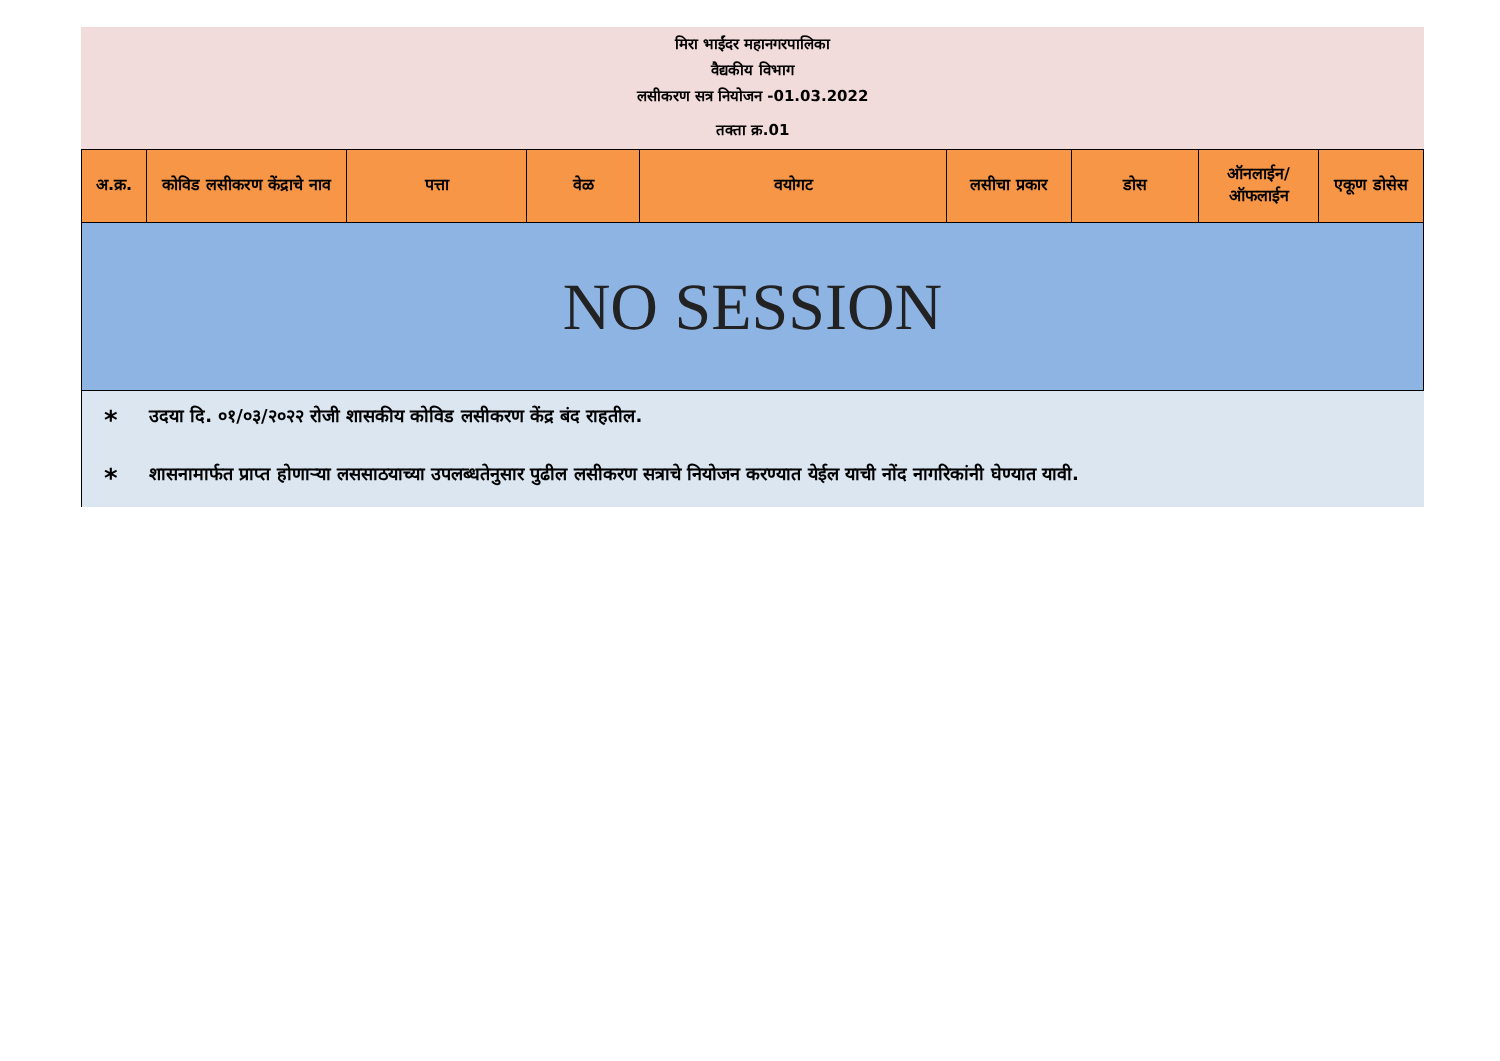मिरा भाईंदर महानगरपालिका
वैद्यकीय विभाग
लसीकरण सत्र नियोजन -01.03.2022
तक्ता क्र.01
| अ.क्र. | कोविड लसीकरण केंद्राचे नाव | पत्ता | वेळ | वयोगट | लसीचा प्रकार | डोस | ऑनलाईन/ ऑफलाईन | एकूण डोसेस |
| --- | --- | --- | --- | --- | --- | --- | --- | --- |
| NO SESSION | | | | | | | | |
* उदया दि. ०१/०३/२०२२ रोजी शासकीय कोविड लसीकरण केंद्र बंद राहतील.
* शासनामार्फत प्राप्त होणाऱ्या लससाठयाच्या उपलब्धतेनुसार पुढील लसीकरण सत्राचे नियोजन करण्यात येईल याची नोंद नागरिकांनी घेण्यात यावी.